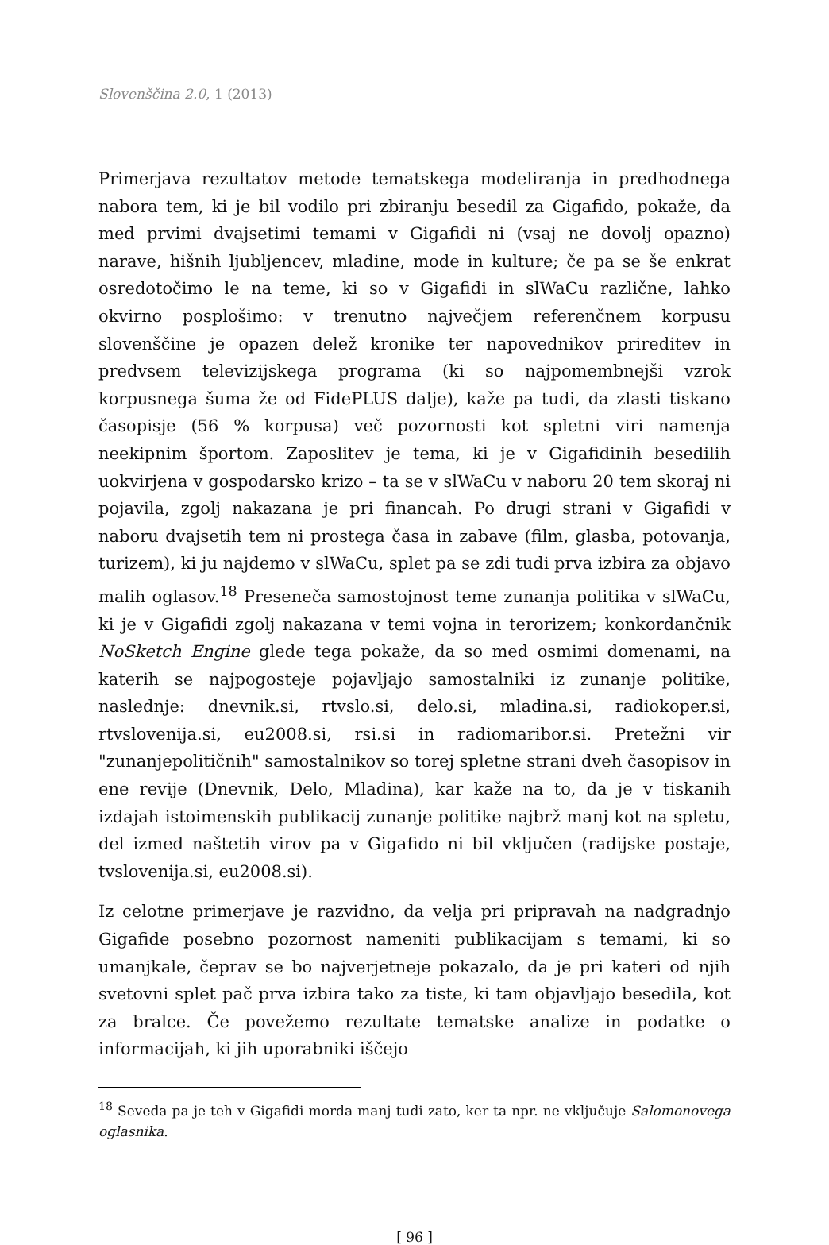Slovenščina 2.0, 1 (2013)
Primerjava rezultatov metode tematskega modeliranja in predhodnega nabora tem, ki je bil vodilo pri zbiranju besedil za Gigafido, pokaže, da med prvimi dvajsetimi temami v Gigafidi ni (vsaj ne dovolj opazno) narave, hišnih ljubljencev, mladine, mode in kulture; če pa se še enkrat osredotočimo le na teme, ki so v Gigafidi in slWaCu različne, lahko okvirno posplošimo: v trenutno največjem referenčnem korpusu slovenščine je opazen delež kronike ter napovednikov prireditev in predvsem televizijskega programa (ki so najpomembnejši vzrok korpusnega šuma že od FidePLUS dalje), kaže pa tudi, da zlasti tiskano časopisje (56 % korpusa) več pozornosti kot spletni viri namenja neekipnim športom. Zaposlitev je tema, ki je v Gigafidinih besedilih uokvirjena v gospodarsko krizo – ta se v slWaCu v naboru 20 tem skoraj ni pojavila, zgolj nakazana je pri financah. Po drugi strani v Gigafidi v naboru dvajsetih tem ni prostega časa in zabave (film, glasba, potovanja, turizem), ki ju najdemo v slWaCu, splet pa se zdi tudi prva izbira za objavo malih oglasov.<sup>18</sup> Preseneča samostojnost teme zunanja politika v slWaCu, ki je v Gigafidi zgolj nakazana v temi vojna in terorizem; konkordančnik NoSketch Engine glede tega pokaže, da so med osmimi domenami, na katerih se najpogosteje pojavljajo samostalniki iz zunanje politike, naslednje: dnevnik.si, rtvslo.si, delo.si, mladina.si, radiokoper.si, rtvslovenija.si, eu2008.si, rsi.si in radiomaribor.si. Pretežni vir "zunanjepolitičnih" samostalnikov so torej spletne strani dveh časopisov in ene revije (Dnevnik, Delo, Mladina), kar kaže na to, da je v tiskanih izdajah istoimenskih publikacij zunanje politike najbrž manj kot na spletu, del izmed naštetih virov pa v Gigafido ni bil vključen (radijske postaje, tvslovenija.si, eu2008.si).
Iz celotne primerjave je razvidno, da velja pri pripravah na nadgradnjo Gigafide posebno pozornost nameniti publikacijam s temami, ki so umanjkale, čeprav se bo najverjetneje pokazalo, da je pri kateri od njih svetovni splet pač prva izbira tako za tiste, ki tam objavljajo besedila, kot za bralce. Če povežemo rezultate tematske analize in podatke o informacijah, ki jih uporabniki iščejo
<sup>18</sup> Seveda pa je teh v Gigafidi morda manj tudi zato, ker ta npr. ne vključuje Salomonovega oglasnika.
[ 96 ]